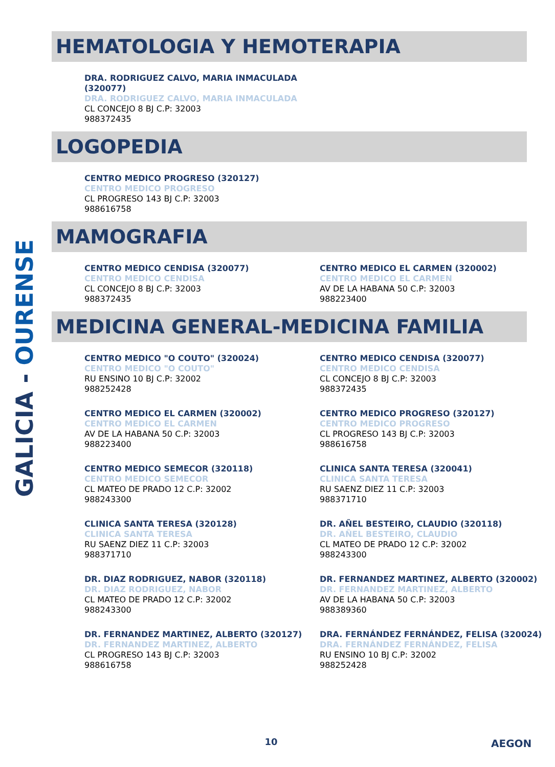GALICIA - OURENSE
HEMATOLOGIA Y HEMOTERAPIA
DRA. RODRIGUEZ CALVO, MARIA INMACULADA
(320077)
DRA. RODRIGUEZ CALVO, MARIA INMACULADA
CL CONCEJO 8 BJ C.P: 32003
988372435
LOGOPEDIA
CENTRO MEDICO PROGRESO (320127)
CENTRO MEDICO PROGRESO
CL PROGRESO 143 BJ C.P: 32003
988616758
MAMOGRAFIA
CENTRO MEDICO CENDISA (320077)
CENTRO MEDICO CENDISA
CL CONCEJO 8 BJ C.P: 32003
988372435
CENTRO MEDICO EL CARMEN (320002)
CENTRO MEDICO EL CARMEN
AV DE LA HABANA 50 C.P: 32003
988223400
MEDICINA GENERAL-MEDICINA FAMILIA
CENTRO MEDICO "O COUTO" (320024)
CENTRO MEDICO "O COUTO"
RU ENSINO 10 BJ C.P: 32002
988252428
CENTRO MEDICO CENDISA (320077)
CENTRO MEDICO CENDISA
CL CONCEJO 8 BJ C.P: 32003
988372435
CENTRO MEDICO EL CARMEN (320002)
CENTRO MEDICO EL CARMEN
AV DE LA HABANA 50 C.P: 32003
988223400
CENTRO MEDICO PROGRESO (320127)
CENTRO MEDICO PROGRESO
CL PROGRESO 143 BJ C.P: 32003
988616758
CENTRO MEDICO SEMECOR (320118)
CENTRO MEDICO SEMECOR
CL MATEO DE PRADO 12 C.P: 32002
988243300
CLINICA SANTA TERESA (320041)
CLINICA SANTA TERESA
RU SAENZ DIEZ 11 C.P: 32003
988371710
CLINICA SANTA TERESA (320128)
CLINICA SANTA TERESA
RU SAENZ DIEZ 11 C.P: 32003
988371710
DR. AÑEL BESTEIRO, CLAUDIO (320118)
DR. AÑEL BESTEIRO, CLAUDIO
CL MATEO DE PRADO 12 C.P: 32002
988243300
DR. DIAZ RODRIGUEZ, NABOR (320118)
DR. DIAZ RODRIGUEZ, NABOR
CL MATEO DE PRADO 12 C.P: 32002
988243300
DR. FERNANDEZ MARTINEZ, ALBERTO (320002)
DR. FERNANDEZ MARTINEZ, ALBERTO
AV DE LA HABANA 50 C.P: 32003
988389360
DR. FERNANDEZ MARTINEZ, ALBERTO (320127)
DR. FERNANDEZ MARTINEZ, ALBERTO
CL PROGRESO 143 BJ C.P: 32003
988616758
DRA. FERNÁNDEZ FERNÁNDEZ, FELISA (320024)
DRA. FERNÁNDEZ FERNÁNDEZ, FELISA
RU ENSINO 10 BJ C.P: 32002
988252428
10 AEGON